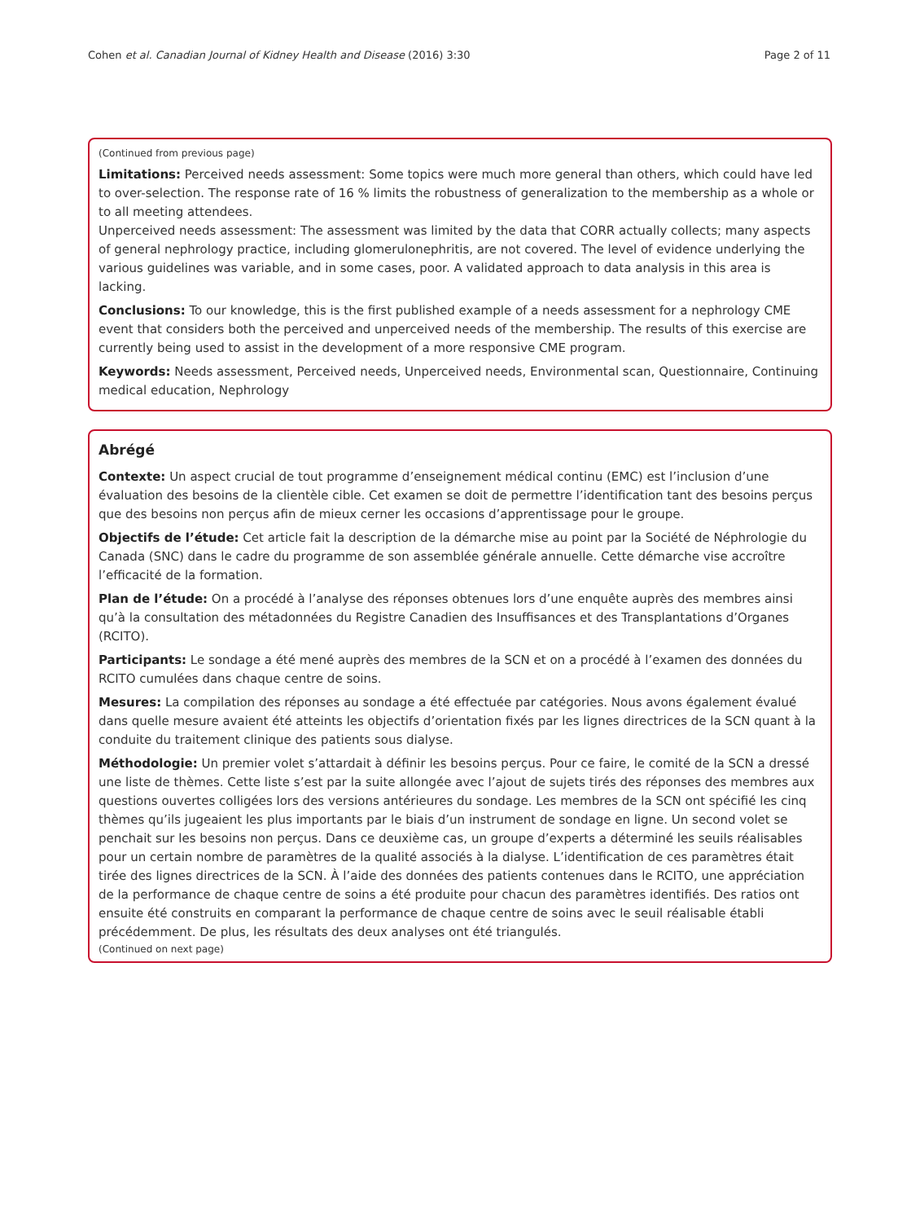Cohen et al. Canadian Journal of Kidney Health and Disease (2016) 3:30 Page 2 of 11
(Continued from previous page)
Limitations: Perceived needs assessment: Some topics were much more general than others, which could have led to over-selection. The response rate of 16 % limits the robustness of generalization to the membership as a whole or to all meeting attendees.
Unperceived needs assessment: The assessment was limited by the data that CORR actually collects; many aspects of general nephrology practice, including glomerulonephritis, are not covered. The level of evidence underlying the various guidelines was variable, and in some cases, poor. A validated approach to data analysis in this area is lacking.
Conclusions: To our knowledge, this is the first published example of a needs assessment for a nephrology CME event that considers both the perceived and unperceived needs of the membership. The results of this exercise are currently being used to assist in the development of a more responsive CME program.
Keywords: Needs assessment, Perceived needs, Unperceived needs, Environmental scan, Questionnaire, Continuing medical education, Nephrology
Abrégé
Contexte: Un aspect crucial de tout programme d’enseignement médical continu (EMC) est l’inclusion d’une évaluation des besoins de la clientèle cible. Cet examen se doit de permettre l’identification tant des besoins perçus que des besoins non perçus afin de mieux cerner les occasions d’apprentissage pour le groupe.
Objectifs de l’étude: Cet article fait la description de la démarche mise au point par la Société de Néphrologie du Canada (SNC) dans le cadre du programme de son assemblée générale annuelle. Cette démarche vise accroître l’efficacité de la formation.
Plan de l’étude: On a procédé à l’analyse des réponses obtenues lors d’une enquête auprès des membres ainsi qu’à la consultation des métadonnées du Registre Canadien des Insuffisances et des Transplantations d’Organes (RCITO).
Participants: Le sondage a été mené auprès des membres de la SCN et on a procédé à l’examen des données du RCITO cumulées dans chaque centre de soins.
Mesures: La compilation des réponses au sondage a été effectuée par catégories. Nous avons également évalué dans quelle mesure avaient été atteints les objectifs d’orientation fixés par les lignes directrices de la SCN quant à la conduite du traitement clinique des patients sous dialyse.
Méthodologie: Un premier volet s’attardait à définir les besoins perçus. Pour ce faire, le comité de la SCN a dressé une liste de thèmes. Cette liste s’est par la suite allongée avec l’ajout de sujets tirés des réponses des membres aux questions ouvertes colligées lors des versions antérieures du sondage. Les membres de la SCN ont spécifié les cinq thèmes qu’ils jugeaient les plus importants par le biais d’un instrument de sondage en ligne. Un second volet se penchait sur les besoins non perçus. Dans ce deuxième cas, un groupe d’experts a déterminé les seuils réalisables pour un certain nombre de paramètres de la qualité associés à la dialyse. L’identification de ces paramètres était tirée des lignes directrices de la SCN. À l’aide des données des patients contenues dans le RCITO, une appréciation de la performance de chaque centre de soins a été produite pour chacun des paramètres identifiés. Des ratios ont ensuite été construits en comparant la performance de chaque centre de soins avec le seuil réalisable établi précédemment. De plus, les résultats des deux analyses ont été triangulés.
(Continued on next page)